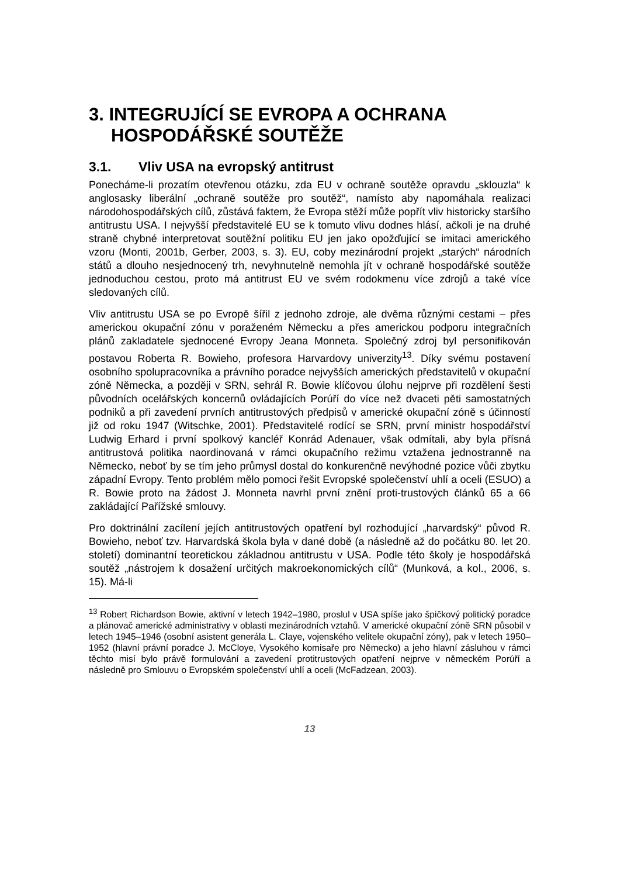3. INTEGRUJÍCÍ SE EVROPA A OCHRANA HOSPODÁŘSKÉ SOUTĚŽE
3.1. Vliv USA na evropský antitrust
Ponecháme-li prozatím otevřenou otázku, zda EU v ochraně soutěže opravdu „sklouzla“ k anglosasky liberální „ochraně soutěže pro soutěž“, namísto aby napomáhala realizaci národohospodářských cílů, zůstává faktem, že Evropa stěží může popřít vliv historicky staršího antitrustu USA. I nejvyšší představitelé EU se k tomuto vlivu dodnes hlásí, ačkoli je na druhé straně chybné interpretovat soutěžní politiku EU jen jako opožďující se imitaci amerického vzoru (Monti, 2001b, Gerber, 2003, s. 3). EU, coby mezinárodní projekt „starých“ národních států a dlouho nesjednocený trh, nevyhnutelně nemohla jít v ochraně hospodářské soutěže jednoduchou cestou, proto má antitrust EU ve svém rodokmenu více zdrojů a také více sledovaných cílů.
Vliv antitrustu USA se po Evropě šířil z jednoho zdroje, ale dvěma různými cestami – přes americkou okupační zónu v poraženém Německu a přes americkou podporu integračních plánů zakladatele sjednocené Evropy Jeana Monneta. Společný zdroj byl personifikován postavou Roberta R. Bowieho, profesora Harvardovy univerzity<sup>13</sup>. Díky svému postavení osobního spolupracovníka a právního poradce nejvyšších amerických představitelů v okupační zóně Německa, a později v SRN, sehrál R. Bowie klíčovou úlohu nejprve při rozdělení šesti původních ocelářských koncernů ovládajících Porúří do více než dvaceti pěti samostatných podniků a při zavedení prvních antitrustových předpisů v americké okupační zóně s účinností již od roku 1947 (Witschke, 2001). Představitelé rodící se SRN, první ministr hospodářství Ludwig Erhard i první spolkový kancléř Konrád Adenauer, však odmítali, aby byla přísná antitrustová politika naordinovaná v rámci okupačního režimu vztažena jednostranně na Německo, neboť by se tím jeho průmysl dostal do konkurenčně nevýhodné pozice vůči zbytku západní Evropy. Tento problém mělo pomoci řešit Evropské společenství uhlí a oceli (ESUO) a R. Bowie proto na žádost J. Monneta navrhl první znění proti-trustových článků 65 a 66 zakládající Pařížské smlouvy.
Pro doktrinální zacílení jejích antitrustových opatření byl rozhodující „harvardský“ původ R. Bowieho, neboť tzv. Harvardská škola byla v dané době (a následně až do počátku 80. let 20. století) dominantní teoretickou základnou antitrustu v USA. Podle této školy je hospodářská soutěž „nástrojem k dosažení určitých makroekonomických cílů“ (Munková, a kol., 2006, s. 15). Má-li
<sup>13</sup> Robert Richardson Bowie, aktivní v letech 1942–1980, proslul v USA spíše jako špičkový politický poradce a plánovač americké administrativy v oblasti mezinárodních vztahů. V americké okupační zóně SRN působil v letech 1945–1946 (osobní asistent generála L. Claye, vojenského velitele okupační zóny), pak v letech 1950–1952 (hlavní právní poradce J. McCloye, Vysokého komisaře pro Německo) a jeho hlavní zásluhou v rámci těchto misí bylo právě formulování a zavedení protitrustových opatření nejprve v německém Porúří a následně pro Smlouvu o Evropském společenství uhlí a oceli (McFadzean, 2003).
13